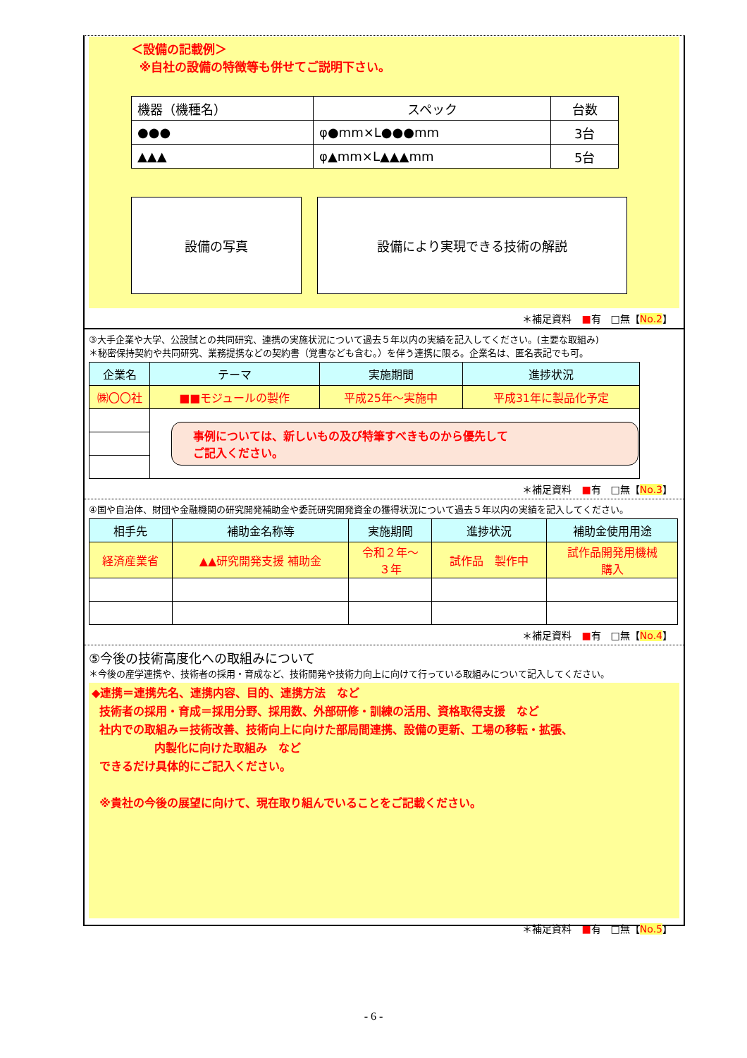＜設備の記載例＞
※自社の設備の特徴等も併せてご説明下さい。
| 機器（機種名） | スペック | 台数 |
| --- | --- | --- |
| ●●● | φ●mm×L●●●mm | 3台 |
| ▲▲▲ | φ▲mm×L▲▲▲mm | 5台 |
設備の写真 設備により実現できる技術の解説
＊補足資料　■有　□無【No.2】
③大手企業や大学、公設試との共同研究、連携の実施状況について過去５年以内の実績を記入してください。(主要な取組み)
＊秘密保持契約や共同研究、業務提携などの契約書（覚書なども含む。）を伴う連携に限る。企業名は、匿名表記でも可。
| 企業名 | テーマ | 実施期間 | 進捗状況 |
| --- | --- | --- | --- |
| ㈱〇〇社 | ■■モジュールの製作 | 平成25年～実施中 | 平成31年に製品化予定 |
| | 事例については、新しいもの及び特筆すべきものから優先して ご記入ください。 | | |
＊補足資料　■有　□無【No.3】
④国や自治体、財団や金融機関の研究開発補助金や委託研究開発資金の獲得状況について過去５年以内の実績を記入してください。
| 相手先 | 補助金名称等 | 実施期間 | 進捗状況 | 補助金使用用途 |
| --- | --- | --- | --- | --- |
| 経済産業省 | ▲▲研究開発支援 補助金 | 令和２年～ ３年 | 試作品 製作中 | 試作品開発用機械 購入 |
＊補足資料　■有　□無【No.4】
⑤今後の技術高度化への取組みについて
＊今後の産学連携や、技術者の採用・育成など、技術開発や技術力向上に向けて行っている取組みについて記入してください。
◆連携＝連携先名、連携内容、目的、連携方法　など
技術者の採用・育成＝採用分野、採用数、外部研修・訓練の活用、資格取得支援　など
社内での取組み＝技術改善、技術向上に向けた部局間連携、設備の更新、工場の移転・拡張、
内製化に向けた取組み　など
できるだけ具体的にご記入ください。
※貴社の今後の展望に向けて、現在取り組んでいることをご記載ください。
＊補足資料　■有　□無【No.5】
- 6 -